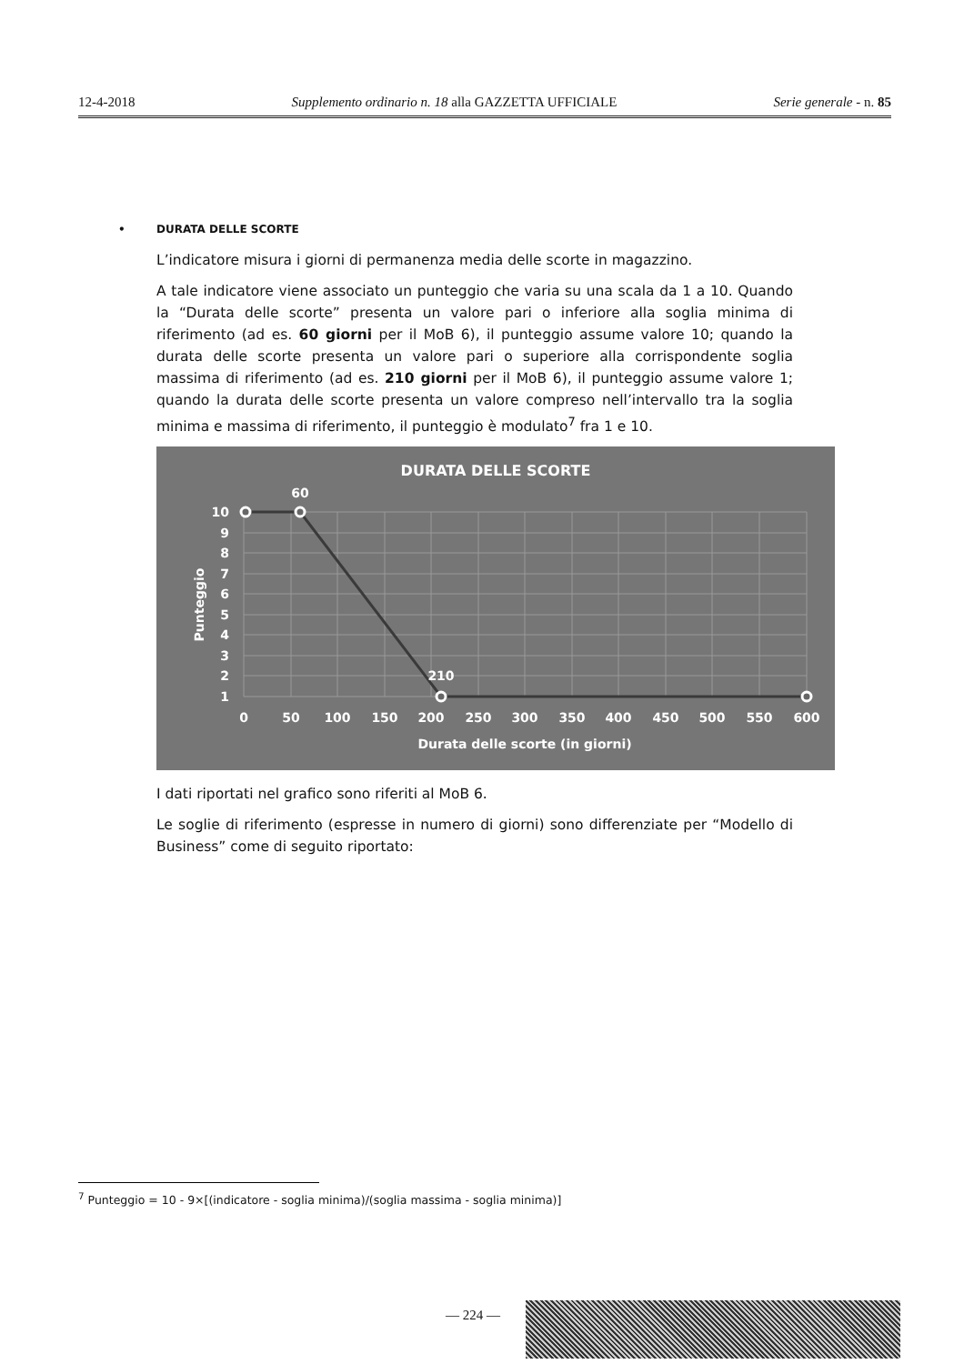12-4-2018 Supplemento ordinario n. 18 alla GAZZETTA UFFICIALE Serie generale - n. 85
• DURATA DELLE SCORTE
L’indicatore misura i giorni di permanenza media delle scorte in magazzino.
A tale indicatore viene associato un punteggio che varia su una scala da 1 a 10. Quando la “Durata delle scorte” presenta un valore pari o inferiore alla soglia minima di riferimento (ad es. 60 giorni per il MoB 6), il punteggio assume valore 10; quando la durata delle scorte presenta un valore pari o superiore alla corrispondente soglia massima di riferimento (ad es. 210 giorni per il MoB 6), il punteggio assume valore 1; quando la durata delle scorte presenta un valore compreso nell’intervallo tra la soglia minima e massima di riferimento, il punteggio è modulato<sup>7</sup> fra 1 e 10.
DURATA DELLE SCORTE
60
210
10
9
8
7
6
5
4
3
2
1
0
50
100
150
200
250
300
350
400
450
500
550
600
Durata delle scorte (in giorni)
Punteggio
I dati riportati nel grafico sono riferiti al MoB 6.
Le soglie di riferimento (espresse in numero di giorni) sono differenziate per “Modello di Business” come di seguito riportato:
<sup>7</sup> Punteggio = 10 - 9×[(indicatore - soglia minima)/(soglia massima - soglia minima)]
— 224 —